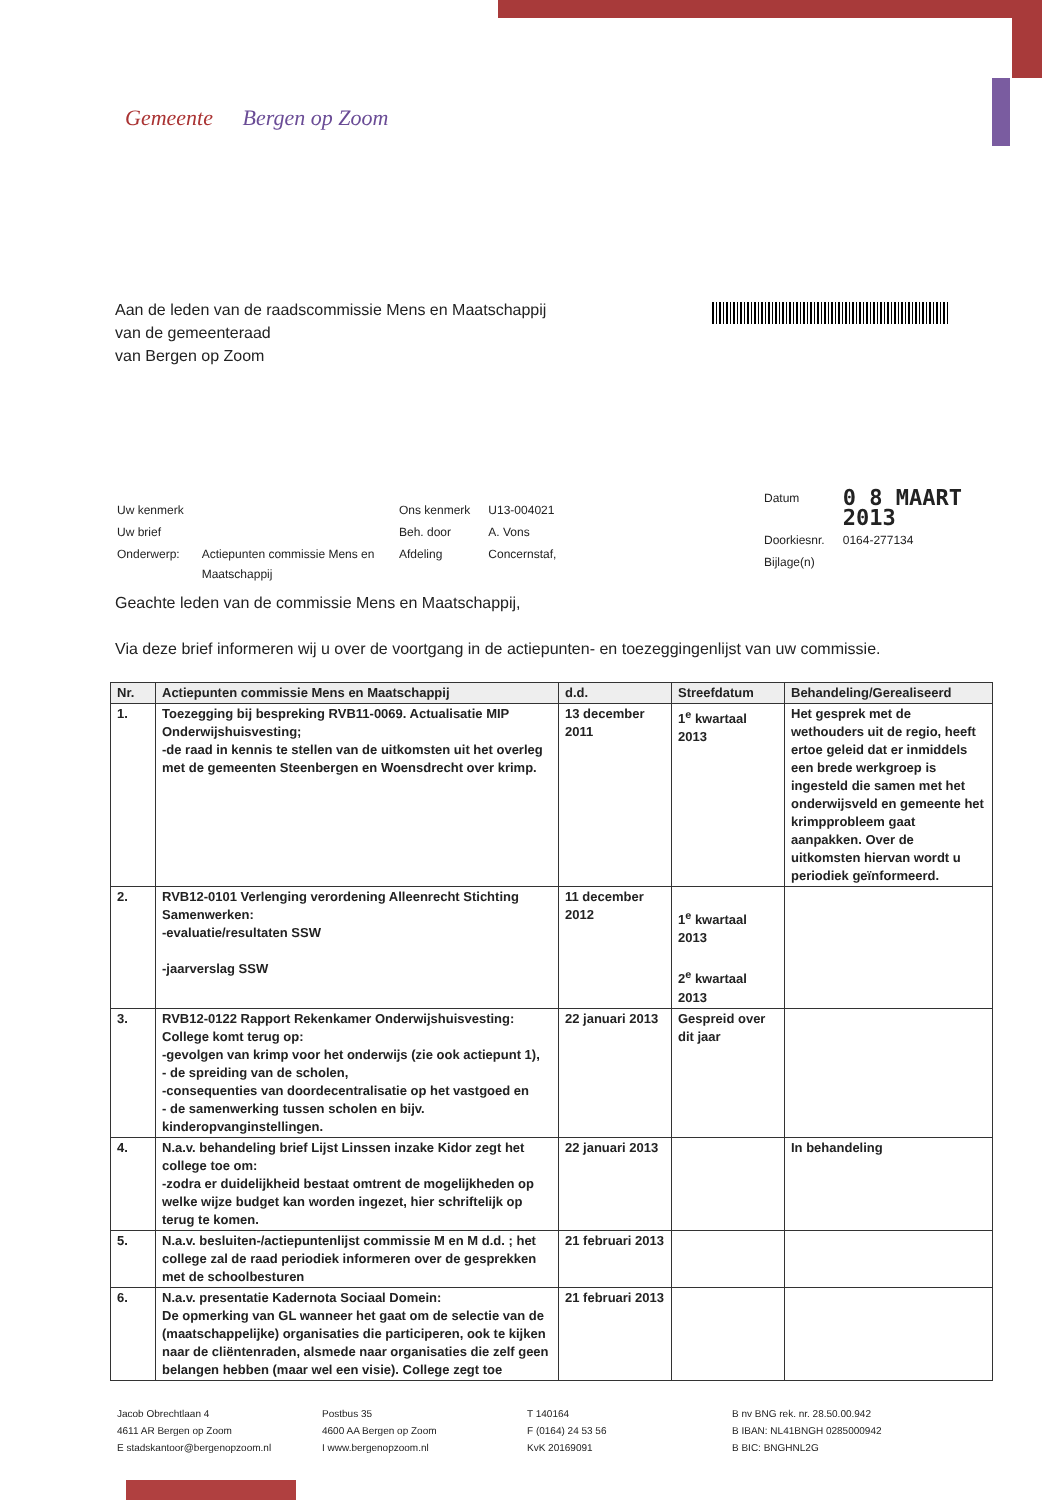Gemeente Bergen op Zoom
Aan de leden van de raadscommissie Mens en Maatschappij
van de gemeenteraad
van Bergen op Zoom
| Uw kenmerk | |
| Uw brief | |
| Onderwerp: | Actiepunten commissie Mens en Maatschappij |
| Ons kenmerk | U13-004021 |
| Beh. door | A. Vons |
| Afdeling | Concernstaf, |
| Datum | 0 8 MAART 2013 |
| Doorkiesnr. | 0164-277134 |
| Bijlage(n) | |
Geachte leden van de commissie Mens en Maatschappij,
Via deze brief informeren wij u over de voortgang in de actiepunten- en toezeggingenlijst van uw commissie.
| Nr. | Actiepunten commissie Mens en Maatschappij | d.d. | Streefdatum | Behandeling/Gerealiseerd |
| --- | --- | --- | --- | --- |
| 1. | Toezegging bij bespreking RVB11-0069. Actualisatie MIP Onderwijshuisvesting; -de raad in kennis te stellen van de uitkomsten uit het overleg met de gemeenten Steenbergen en Woensdrecht over krimp. | 13 december 2011 | 1<sup>e</sup> kwartaal 2013 | Het gesprek met de wethouders uit de regio, heeft ertoe geleid dat er inmiddels een brede werkgroep is ingesteld die samen met het onderwijsveld en gemeente het krimpprobleem gaat aanpakken. Over de uitkomsten hiervan wordt u periodiek geïnformeerd. |
| 2. | RVB12-0101 Verlenging verordening Alleenrecht Stichting Samenwerken: -evaluatie/resultaten SSW -jaarverslag SSW | 11 december 2012 | 1<sup>e</sup> kwartaal 2013 2<sup>e</sup> kwartaal 2013 | |
| 3. | RVB12-0122 Rapport Rekenkamer Onderwijshuisvesting: College komt terug op: -gevolgen van krimp voor het onderwijs (zie ook actiepunt 1), - de spreiding van de scholen, -consequenties van doordecentralisatie op het vastgoed en - de samenwerking tussen scholen en bijv. kinderopvanginstellingen. | 22 januari 2013 | Gespreid over dit jaar | |
| 4. | N.a.v. behandeling brief Lijst Linssen inzake Kidor zegt het college toe om: -zodra er duidelijkheid bestaat omtrent de mogelijkheden op welke wijze budget kan worden ingezet, hier schriftelijk op terug te komen. | 22 januari 2013 | | In behandeling |
| 5. | N.a.v. besluiten-/actiepuntenlijst commissie M en M d.d. ; het college zal de raad periodiek informeren over de gesprekken met de schoolbesturen | 21 februari 2013 | | |
| 6. | N.a.v. presentatie Kadernota Sociaal Domein: De opmerking van GL wanneer het gaat om de selectie van de (maatschappelijke) organisaties die participeren, ook te kijken naar de cliëntenraden, alsmede naar organisaties die zelf geen belangen hebben (maar wel een visie). College zegt toe | 21 februari 2013 | | |
Jacob Obrechtlaan 4
4611 AR Bergen op Zoom
E stadskantoor@bergenopzoom.nl
Postbus 35
4600 AA Bergen op Zoom
I www.bergenopzoom.nl
T 140164
F (0164) 24 53 56
KvK 20169091
B nv BNG rek. nr. 28.50.00.942
B IBAN: NL41BNGH 0285000942
B BIC: BNGHNL2G